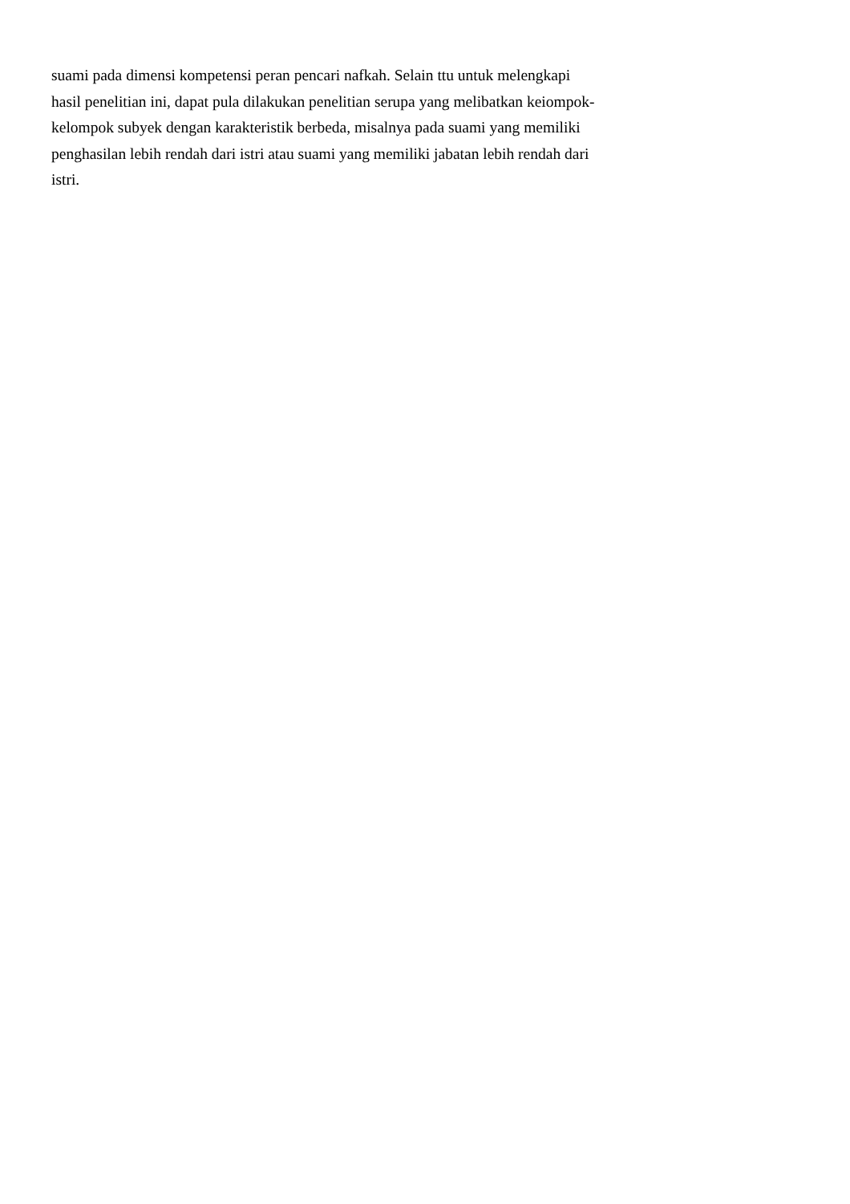suami pada dimensi kompetensi peran pencari nafkah. Selain ttu untuk melengkapi
hasil penelitian ini, dapat pula dilakukan penelitian serupa yang melibatkan keiompok-
kelompok subyek dengan karakteristik berbeda, misalnya pada suami yang memiliki
penghasilan lebih rendah dari istri atau suami yang memiliki jabatan lebih rendah dari
istri.